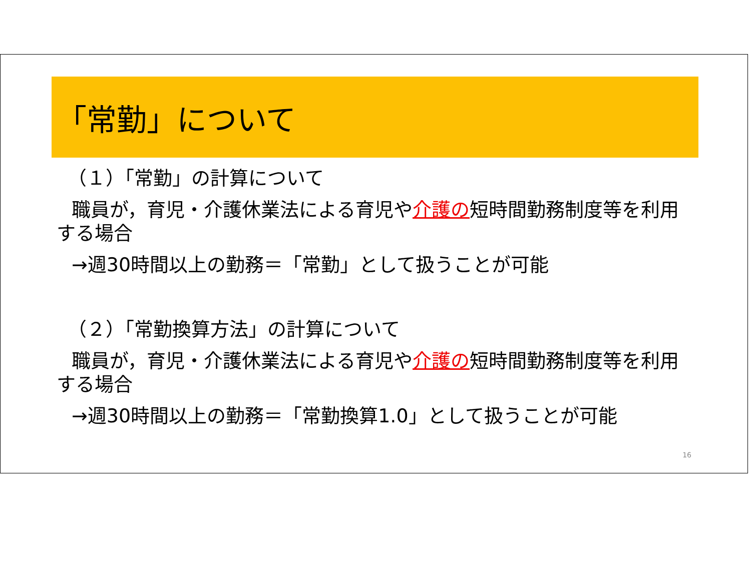「常勤」について
（１）「常勤」の計算について
職員が，育児・介護休業法による育児や介護の短時間勤務制度等を利用する場合
→週30時間以上の勤務＝「常勤」として扱うことが可能
（２）「常勤換算方法」の計算について
職員が，育児・介護休業法による育児や介護の短時間勤務制度等を利用する場合
→週30時間以上の勤務＝「常勤換算1.0」として扱うことが可能
16